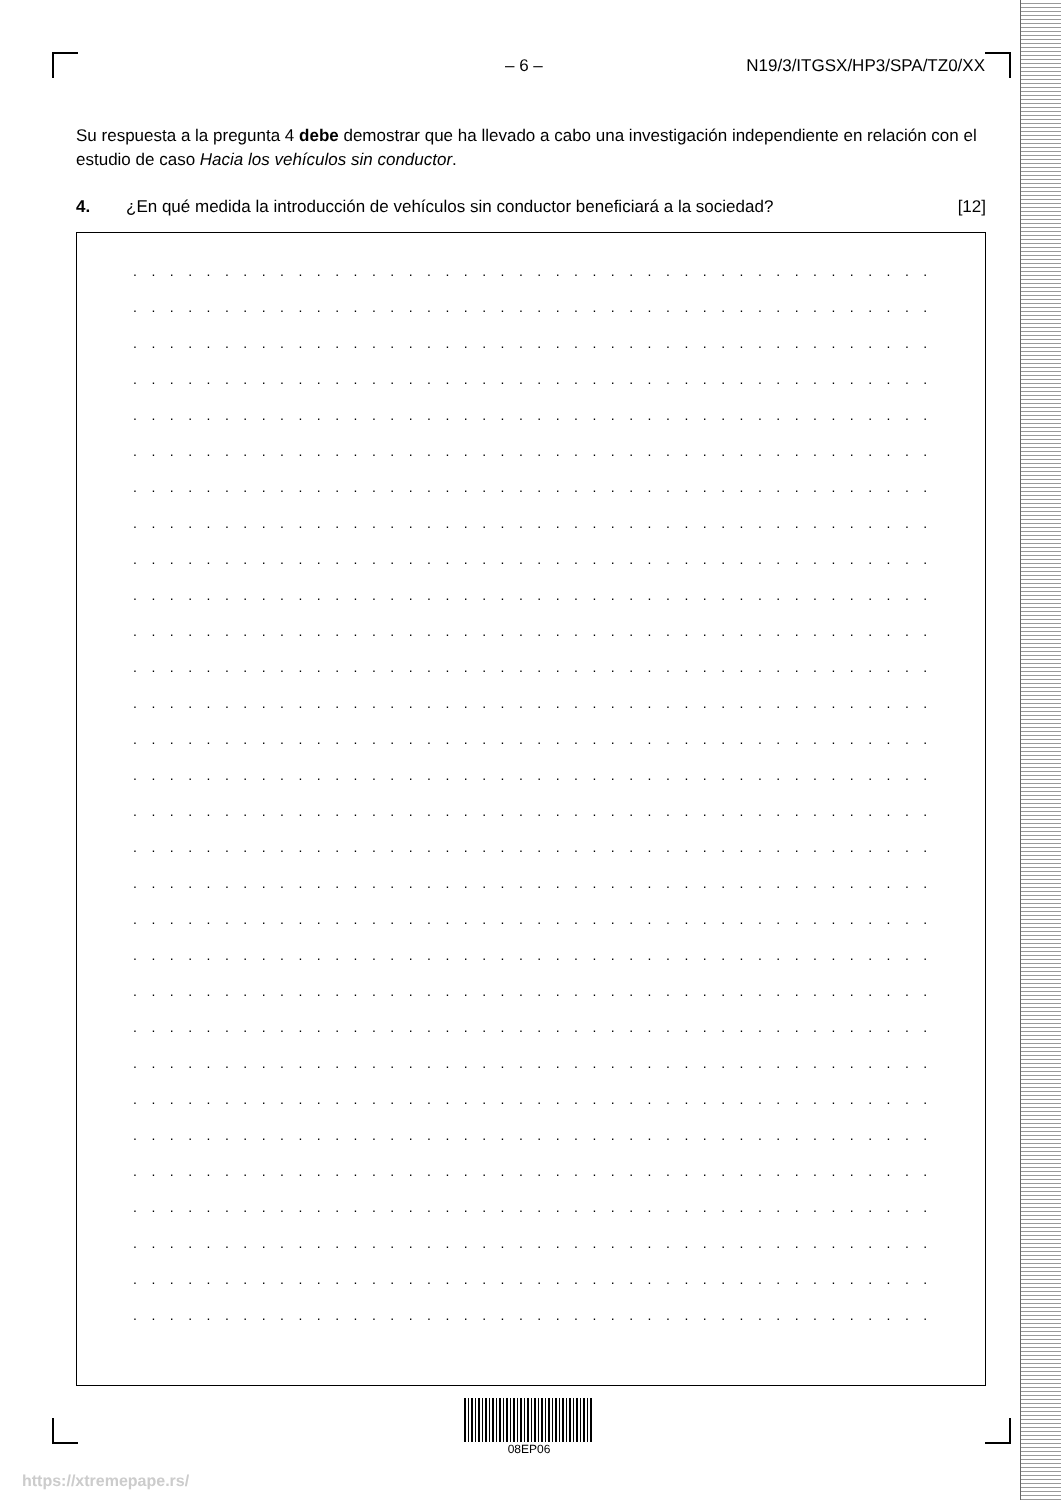– 6 – N19/3/ITGSX/HP3/SPA/TZ0/XX
Su respuesta a la pregunta 4 debe demostrar que ha llevado a cabo una investigación independiente en relación con el estudio de caso Hacia los vehículos sin conductor.
4. ¿En qué medida la introducción de vehículos sin conductor beneficiará a la sociedad? [12]
. . . . . . . . . . . . . . . . . . . . . . . . . . . . . . . . . . . . . . . . . . . . . . . . . . . . . . . . . . . . .
. . . . . . . . . . . . . . . . . . . . . . . . . . . . . . . . . . . . . . . . . . . . . . . . . . . . . . . . . . . . .
. . . . . . . . . . . . . . . . . . . . . . . . . . . . . . . . . . . . . . . . . . . . . . . . . . . . . . . . . . . . .
. . . . . . . . . . . . . . . . . . . . . . . . . . . . . . . . . . . . . . . . . . . . . . . . . . . . . . . . . . . . .
. . . . . . . . . . . . . . . . . . . . . . . . . . . . . . . . . . . . . . . . . . . . . . . . . . . . . . . . . . . . .
. . . . . . . . . . . . . . . . . . . . . . . . . . . . . . . . . . . . . . . . . . . . . . . . . . . . . . . . . . . . .
. . . . . . . . . . . . . . . . . . . . . . . . . . . . . . . . . . . . . . . . . . . . . . . . . . . . . . . . . . . . .
. . . . . . . . . . . . . . . . . . . . . . . . . . . . . . . . . . . . . . . . . . . . . . . . . . . . . . . . . . . . .
. . . . . . . . . . . . . . . . . . . . . . . . . . . . . . . . . . . . . . . . . . . . . . . . . . . . . . . . . . . . .
. . . . . . . . . . . . . . . . . . . . . . . . . . . . . . . . . . . . . . . . . . . . . . . . . . . . . . . . . . . . .
. . . . . . . . . . . . . . . . . . . . . . . . . . . . . . . . . . . . . . . . . . . . . . . . . . . . . . . . . . . . .
. . . . . . . . . . . . . . . . . . . . . . . . . . . . . . . . . . . . . . . . . . . . . . . . . . . . . . . . . . . . .
. . . . . . . . . . . . . . . . . . . . . . . . . . . . . . . . . . . . . . . . . . . . . . . . . . . . . . . . . . . . .
. . . . . . . . . . . . . . . . . . . . . . . . . . . . . . . . . . . . . . . . . . . . . . . . . . . . . . . . . . . . .
. . . . . . . . . . . . . . . . . . . . . . . . . . . . . . . . . . . . . . . . . . . . . . . . . . . . . . . . . . . . .
. . . . . . . . . . . . . . . . . . . . . . . . . . . . . . . . . . . . . . . . . . . . . . . . . . . . . . . . . . . . .
. . . . . . . . . . . . . . . . . . . . . . . . . . . . . . . . . . . . . . . . . . . . . . . . . . . . . . . . . . . . .
. . . . . . . . . . . . . . . . . . . . . . . . . . . . . . . . . . . . . . . . . . . . . . . . . . . . . . . . . . . . .
. . . . . . . . . . . . . . . . . . . . . . . . . . . . . . . . . . . . . . . . . . . . . . . . . . . . . . . . . . . . .
. . . . . . . . . . . . . . . . . . . . . . . . . . . . . . . . . . . . . . . . . . . . . . . . . . . . . . . . . . . . .
. . . . . . . . . . . . . . . . . . . . . . . . . . . . . . . . . . . . . . . . . . . . . . . . . . . . . . . . . . . . .
. . . . . . . . . . . . . . . . . . . . . . . . . . . . . . . . . . . . . . . . . . . . . . . . . . . . . . . . . . . . .
. . . . . . . . . . . . . . . . . . . . . . . . . . . . . . . . . . . . . . . . . . . . . . . . . . . . . . . . . . . . .
. . . . . . . . . . . . . . . . . . . . . . . . . . . . . . . . . . . . . . . . . . . . . . . . . . . . . . . . . . . . .
. . . . . . . . . . . . . . . . . . . . . . . . . . . . . . . . . . . . . . . . . . . . . . . . . . . . . . . . . . . . .
. . . . . . . . . . . . . . . . . . . . . . . . . . . . . . . . . . . . . . . . . . . . . . . . . . . . . . . . . . . . .
. . . . . . . . . . . . . . . . . . . . . . . . . . . . . . . . . . . . . . . . . . . . . . . . . . . . . . . . . . . . .
. . . . . . . . . . . . . . . . . . . . . . . . . . . . . . . . . . . . . . . . . . . . . . . . . . . . . . . . . . . . .
. . . . . . . . . . . . . . . . . . . . . . . . . . . . . . . . . . . . . . . . . . . . . . . . . . . . . . . . . . . . .
. . . . . . . . . . . . . . . . . . . . . . . . . . . . . . . . . . . . . . . . . . . . . . . . . . . . . . . . . . . . .
08EP06
https://xtremepape.rs/